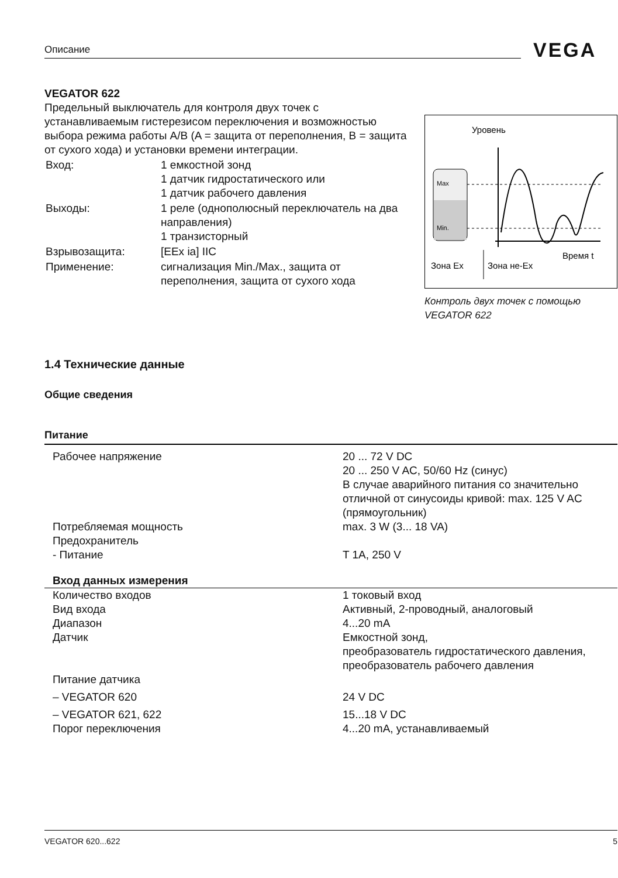Описание VEGA
VEGATOR 622
Предельный выключатель для контроля двух точек с устанавливаемым гистерезисом переключения и возможностью выбора режима работы A/B (A = защита от переполнения, B = защита от сухого хода) и установки времени интеграции.
| Вход: | 1 емкостной зонд 1 датчик гидростатического или 1 датчик рабочего давления |
| Выходы: | 1 реле (однополюсный переключатель на два направления) 1 транзисторный |
| Взрывозащита: | [EEx ia] IIC |
| Применение: | сигнализация Min./Max., защита от переполнения, защита от сухого хода |
Уровень
Max
Min.
Время t
Зона Ex
Зона не-Ex
Контроль двух точек с помощью
VEGATOR 622
1.4 Технические данные
Общие сведения
Питание
| Рабочее напряжение | 20 ... 72 V DC 20 ... 250 V AC, 50/60 Hz (синус) В случае аварийного питания со значительно отличной от синусоиды кривой: max. 125 V AC (прямоугольник) |
| Потребляемая мощность | max. 3 W (3... 18 VA) |
| Предохранитель | |
| - Питание | T 1A, 250 V |
| Вход данных измерения | |
| Количество входов | 1 токовый вход |
| Вид входа | Активный, 2-проводный, аналоговый |
| Диапазон | 4...20 mA |
| Датчик | Емкостной зонд, преобразователь гидростатического давления, преобразователь рабочего давления |
| Питание датчика | |
| – VEGATOR 620 | 24 V DC |
| – VEGATOR 621, 622 | 15...18 V DC |
| Порог переключения | 4...20 mA, устанавливаемый |
VEGATOR 620...622 5